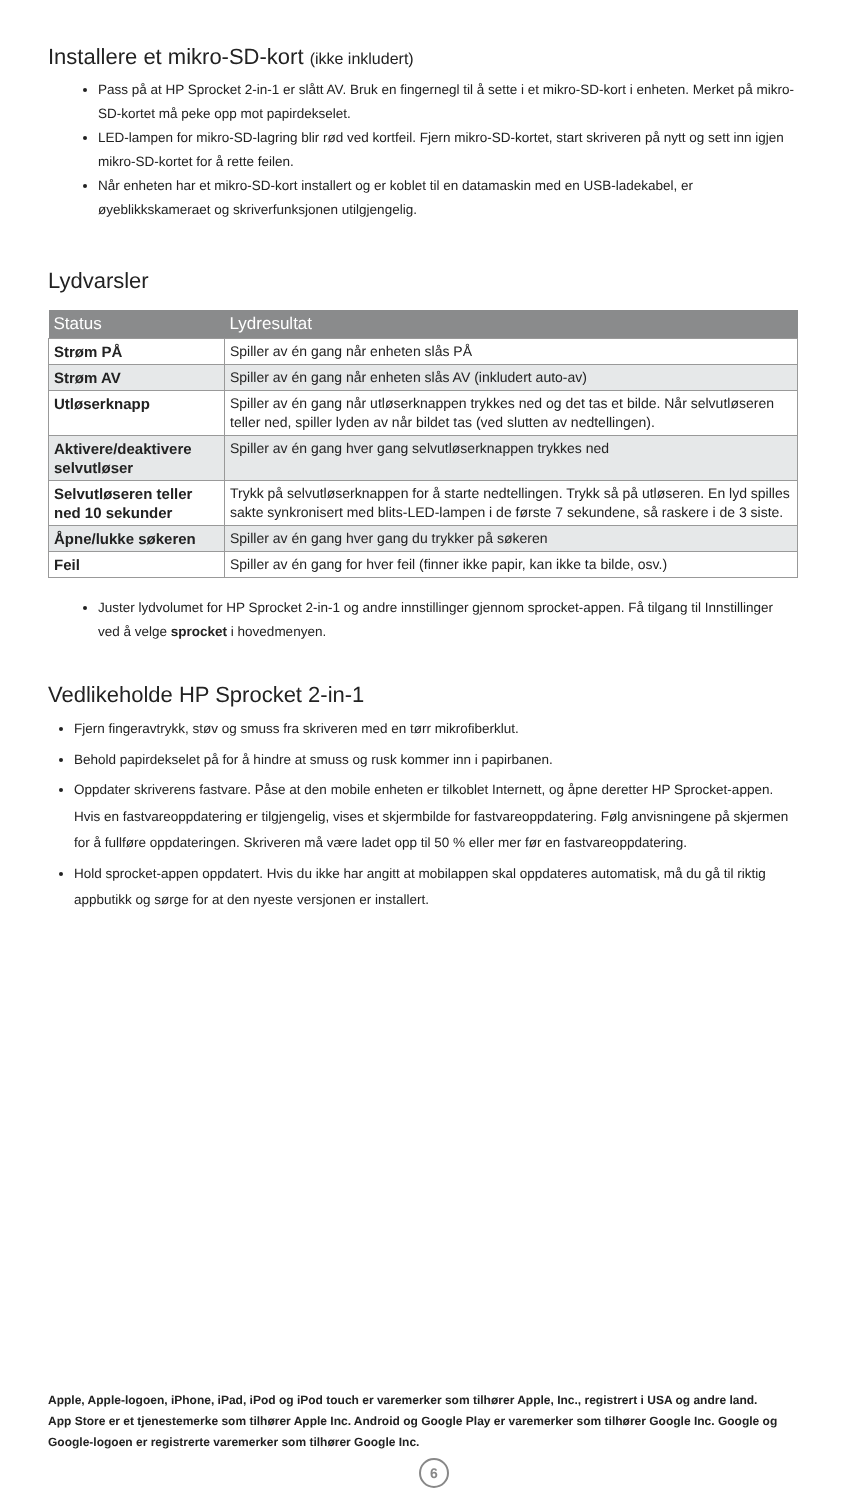Installere et mikro-SD-kort (ikke inkludert)
Pass på at HP Sprocket 2-in-1 er slått AV. Bruk en fingernegl til å sette i et mikro-SD-kort i enheten. Merket på mikro-SD-kortet må peke opp mot papirdekselet.
LED-lampen for mikro-SD-lagring blir rød ved kortfeil. Fjern mikro-SD-kortet, start skriveren på nytt og sett inn igjen mikro-SD-kortet for å rette feilen.
Når enheten har et mikro-SD-kort installert og er koblet til en datamaskin med en USB-ladekabel, er øyeblikkskameraet og skriverfunksjonen utilgjengelig.
Lydvarsler
| Status | Lydresultat |
| --- | --- |
| Strøm PÅ | Spiller av én gang når enheten slås PÅ |
| Strøm AV | Spiller av én gang når enheten slås AV (inkludert auto-av) |
| Utløserknapp | Spiller av én gang når utløserknappen trykkes ned og det tas et bilde. Når selvutløseren teller ned, spiller lyden av når bildet tas (ved slutten av nedtellingen). |
| Aktivere/deaktivere selvutløser | Spiller av én gang hver gang selvutløserknappen trykkes ned |
| Selvutløseren teller ned 10 sekunder | Trykk på selvutløserknappen for å starte nedtellingen. Trykk så på utløseren. En lyd spilles sakte synkronisert med blits-LED-lampen i de første 7 sekundene, så raskere i de 3 siste. |
| Åpne/lukke søkeren | Spiller av én gang hver gang du trykker på søkeren |
| Feil | Spiller av én gang for hver feil (finner ikke papir, kan ikke ta bilde, osv.) |
Juster lydvolumet for HP Sprocket 2-in-1 og andre innstillinger gjennom sprocket-appen. Få tilgang til Innstillinger ved å velge sprocket i hovedmenyen.
Vedlikeholde HP Sprocket 2-in-1
Fjern fingeravtrykk, støv og smuss fra skriveren med en tørr mikrofiberklut.
Behold papirdekselet på for å hindre at smuss og rusk kommer inn i papirbanen.
Oppdater skriverens fastvare. Påse at den mobile enheten er tilkoblet Internett, og åpne deretter HP Sprocket-appen. Hvis en fastvareoppdatering er tilgjengelig, vises et skjermbilde for fastvareoppdatering. Følg anvisningene på skjermen for å fullføre oppdateringen. Skriveren må være ladet opp til 50 % eller mer før en fastvareoppdatering.
Hold sprocket-appen oppdatert. Hvis du ikke har angitt at mobilappen skal oppdateres automatisk, må du gå til riktig appbutikk og sørge for at den nyeste versjonen er installert.
Apple, Apple-logoen, iPhone, iPad, iPod og iPod touch er varemerker som tilhører Apple, Inc., registrert i USA og andre land.
App Store er et tjenestemerke som tilhører Apple Inc. Android og Google Play er varemerker som tilhører Google Inc. Google og Google-logoen er registrerte varemerker som tilhører Google Inc.
6